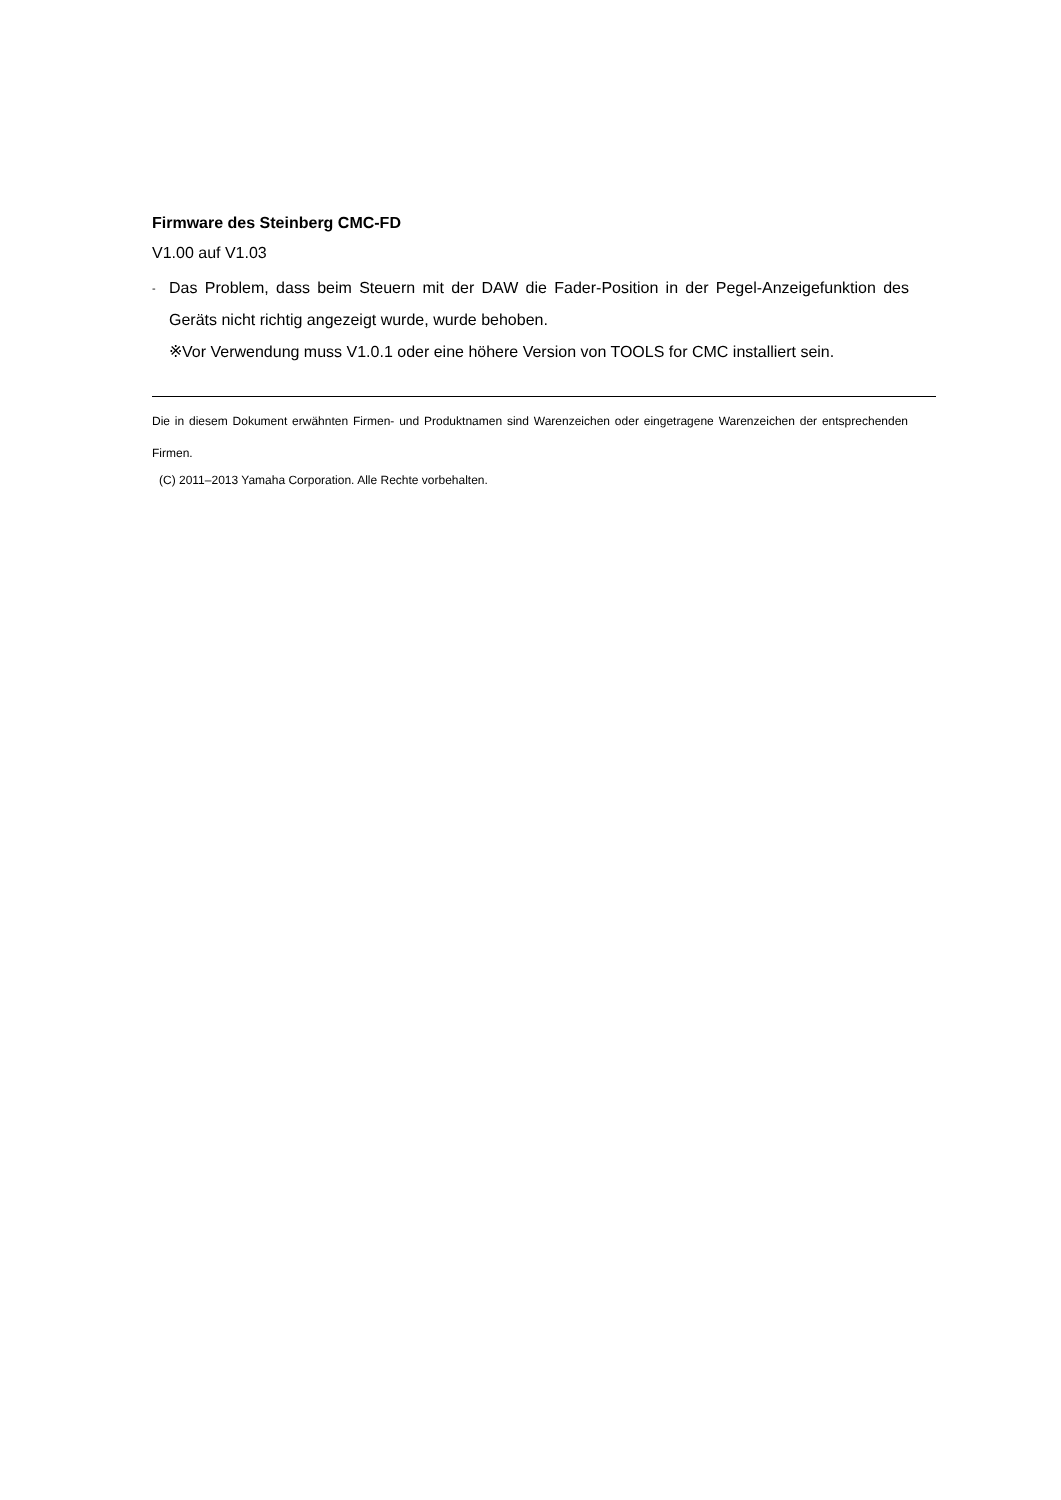Firmware des Steinberg CMC-FD
V1.00 auf V1.03
-
Das Problem, dass beim Steuern mit der DAW die Fader-Position in der Pegel-Anzeigefunktion des Geräts nicht richtig angezeigt wurde, wurde behoben.
※Vor Verwendung muss V1.0.1 oder eine höhere Version von TOOLS for CMC installiert sein.
Die in diesem Dokument erwähnten Firmen- und Produktnamen sind Warenzeichen oder eingetragene Warenzeichen der entsprechenden Firmen.
(C) 2011–2013 Yamaha Corporation. Alle Rechte vorbehalten.